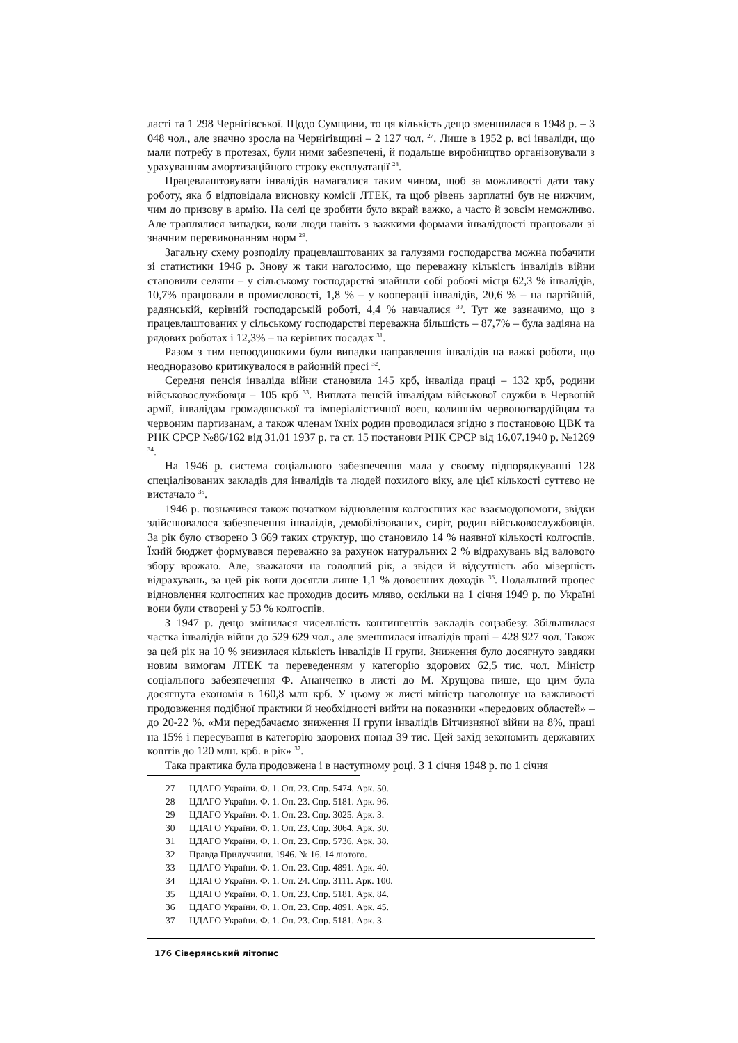ласті та 1 298 Чернігівської. Щодо Сумщини, то ця кількість дещо зменшилася в 1948 р. – 3 048 чол., але значно зросла на Чернігівщині – 2 127 чол. <sup>27</sup>. Лише в 1952 р. всі інваліди, що мали потребу в протезах, були ними забезпечені, й подальше виробництво організовували з урахуванням амортизаційного строку експлуатації <sup>28</sup>.
Працевлаштовувати інвалідів намагалися таким чином, щоб за можливості дати таку роботу, яка б відповідала висновку комісії ЛТЕК, та щоб рівень зарплатні був не нижчим, чим до призову в армію. На селі це зробити було вкрай важко, а часто й зовсім неможливо. Але траплялися випадки, коли люди навіть з важкими формами інвалідності працювали зі значним перевиконанням норм <sup>29</sup>.
Загальну схему розподілу працевлаштованих за галузями господарства можна побачити зі статистики 1946 р. Знову ж таки наголосимо, що переважну кількість інвалідів війни становили селяни – у сільському господарстві знайшли собі робочі місця 62,3 % інвалідів, 10,7% працювали в промисловості, 1,8 % – у кооперації інвалідів, 20,6 % – на партійній, радянській, керівній господарській роботі, 4,4 % навчалися <sup>30</sup>. Тут же зазначимо, що з працевлаштованих у сільському господарстві переважна більшість – 87,7% – була задіяна на рядових роботах і 12,3% – на керівних посадах <sup>31</sup>.
Разом з тим непоодинокими були випадки направлення інвалідів на важкі роботи, що неодноразово критикувалося в районній пресі <sup>32</sup>.
Середня пенсія інваліда війни становила 145 крб, інваліда праці – 132 крб, родини військовослужбовця – 105 крб <sup>33</sup>. Виплата пенсій інвалідам військової служби в Червоній армії, інвалідам громадянської та імперіалістичної воєн, колишнім червоногвардійцям та червоним партизанам, а також членам їхніх родин проводилася згідно з постановою ЦВК та РНК СРСР №86/162 від 31.01 1937 р. та ст. 15 постанови РНК СРСР від 16.07.1940 р. №1269 <sup>34</sup>.
На 1946 р. система соціального забезпечення мала у своєму підпорядкуванні 128 спеціалізованих закладів для інвалідів та людей похилого віку, але цієї кількості суттєво не вистачало <sup>35</sup>.
1946 р. позначився також початком відновлення колгоспних кас взаємодопомоги, звідки здійснювалося забезпечення інвалідів, демобілізованих, сиріт, родин військовослужбовців. За рік було створено 3 669 таких структур, що становило 14 % наявної кількості колгоспів. Їхній бюджет формувався переважно за рахунок натуральних 2 % відрахувань від валового збору врожаю. Але, зважаючи на голодний рік, а звідси й відсутність або мізерність відрахувань, за цей рік вони досягли лише 1,1 % довоєнних доходів <sup>36</sup>. Подальший процес відновлення колгоспних кас проходив досить мляво, оскільки на 1 січня 1949 р. по Україні вони були створені у 53 % колгоспів.
З 1947 р. дещо змінилася чисельність контингентів закладів соцзабезу. Збільшилася частка інвалідів війни до 529 629 чол., але зменшилася інвалідів праці – 428 927 чол. Також за цей рік на 10 % знизилася кількість інвалідів II групи. Зниження було досягнуто завдяки новим вимогам ЛТЕК та переведенням у категорію здорових 62,5 тис. чол. Міністр соціального забезпечення Ф. Ананченко в листі до М. Хрущова пише, що цим була досягнута економія в 160,8 млн крб. У цьому ж листі міністр наголошує на важливості продовження подібної практики й необхідності вийти на показники «передових областей» – до 20-22 %. «Ми передбачаємо зниження II групи інвалідів Вітчизняної війни на 8%, праці на 15% і пересування в категорію здорових понад 39 тис. Цей захід зекономить державних коштів до 120 млн. крб. в рік» <sup>37</sup>.
Така практика була продовжена і в наступному році. З 1 січня 1948 р. по 1 січня
27 ЦДАГО України. Ф. 1. Оп. 23. Спр. 5474. Арк. 50.
28 ЦДАГО України. Ф. 1. Оп. 23. Спр. 5181. Арк. 96.
29 ЦДАГО України. Ф. 1. Оп. 23. Спр. 3025. Арк. 3.
30 ЦДАГО України. Ф. 1. Оп. 23. Спр. 3064. Арк. 30.
31 ЦДАГО України. Ф. 1. Оп. 23. Спр. 5736. Арк. 38.
32 Правда Прилуччини. 1946. № 16. 14 лютого.
33 ЦДАГО України. Ф. 1. Оп. 23. Спр. 4891. Арк. 40.
34 ЦДАГО України. Ф. 1. Оп. 24. Спр. 3111. Арк. 100.
35 ЦДАГО України. Ф. 1. Оп. 23. Спр. 5181. Арк. 84.
36 ЦДАГО України. Ф. 1. Оп. 23. Спр. 4891. Арк. 45.
37 ЦДАГО України. Ф. 1. Оп. 23. Спр. 5181. Арк. 3.
176 Сіверянський літопис